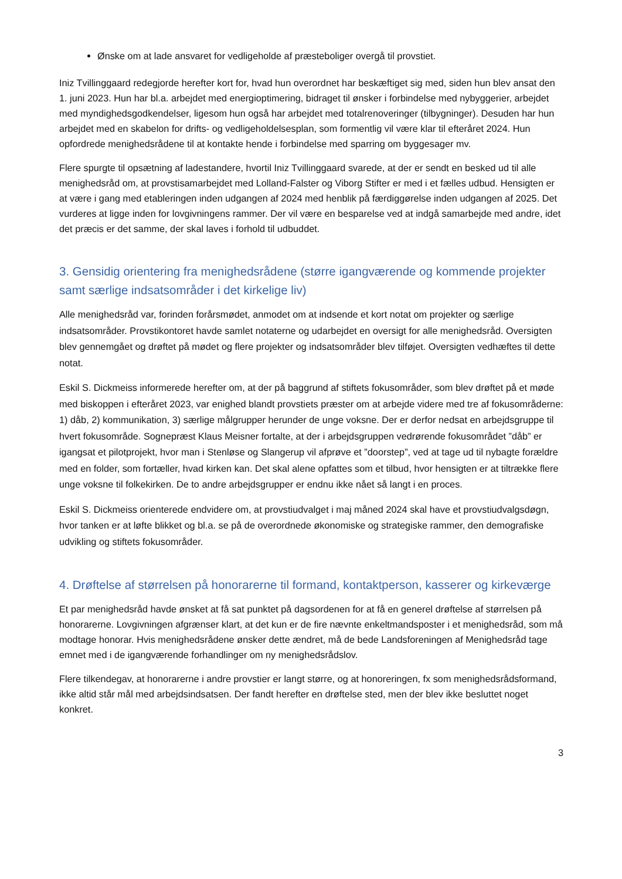Ønske om at lade ansvaret for vedligeholde af præsteboliger overgå til provstiet.
Iniz Tvillinggaard redegjorde herefter kort for, hvad hun overordnet har beskæftiget sig med, siden hun blev ansat den 1. juni 2023. Hun har bl.a. arbejdet med energioptimering, bidraget til ønsker i forbindelse med nybyggerier, arbejdet med myndighedsgodkendelser, ligesom hun også har arbejdet med totalrenoveringer (tilbygninger). Desuden har hun arbejdet med en skabelon for drifts- og vedligeholdelsesplan, som formentlig vil være klar til efteråret 2024. Hun opfordrede menighedsrådene til at kontakte hende i forbindelse med sparring om byggesager mv.
Flere spurgte til opsætning af ladestandere, hvortil Iniz Tvillinggaard svarede, at der er sendt en besked ud til alle menighedsråd om, at provstisamarbejdet med Lolland-Falster og Viborg Stifter er med i et fælles udbud. Hensigten er at være i gang med etableringen inden udgangen af 2024 med henblik på færdiggørelse inden udgangen af 2025. Det vurderes at ligge inden for lovgivningens rammer. Der vil være en besparelse ved at indgå samarbejde med andre, idet det præcis er det samme, der skal laves i forhold til udbuddet.
3. Gensidig orientering fra menighedsrådene (større igangværende og kommende projekter samt særlige indsatsområder i det kirkelige liv)
Alle menighedsråd var, forinden forårsmødet, anmodet om at indsende et kort notat om projekter og særlige indsatsområder. Provstikontoret havde samlet notaterne og udarbejdet en oversigt for alle menighedsråd. Oversigten blev gennemgået og drøftet på mødet og flere projekter og indsatsområder blev tilføjet. Oversigten vedhæftes til dette notat.
Eskil S. Dickmeiss informerede herefter om, at der på baggrund af stiftets fokusområder, som blev drøftet på et møde med biskoppen i efteråret 2023, var enighed blandt provstiets præster om at arbejde videre med tre af fokusområderne: 1) dåb, 2) kommunikation, 3) særlige målgrupper herunder de unge voksne. Der er derfor nedsat en arbejdsgruppe til hvert fokusområde. Sognepræst Klaus Meisner fortalte, at der i arbejdsgruppen vedrørende fokusområdet ”dåb” er igangsat et pilotprojekt, hvor man i Stenløse og Slangerup vil afprøve et ”doorstep”, ved at tage ud til nybagte forældre med en folder, som fortæller, hvad kirken kan. Det skal alene opfattes som et tilbud, hvor hensigten er at tiltrække flere unge voksne til folkekirken. De to andre arbejdsgrupper er endnu ikke nået så langt i en proces.
Eskil S. Dickmeiss orienterede endvidere om, at provstiudvalget i maj måned 2024 skal have et provstiudvalgsdøgn, hvor tanken er at løfte blikket og bl.a. se på de overordnede økonomiske og strategiske rammer, den demografiske udvikling og stiftets fokusområder.
4. Drøftelse af størrelsen på honorarerne til formand, kontaktperson, kasserer og kirkeværge
Et par menighedsråd havde ønsket at få sat punktet på dagsordenen for at få en generel drøftelse af størrelsen på honorarerne. Lovgivningen afgrænser klart, at det kun er de fire nævnte enkeltmandsposter i et menighedsråd, som må modtage honorar. Hvis menighedsrådene ønsker dette ændret, må de bede Landsforeningen af Menighedsråd tage emnet med i de igangværende forhandlinger om ny menighedsrådslov.
Flere tilkendegav, at honorarerne i andre provstier er langt større, og at honoreringen, fx som menighedsrådsformand, ikke altid står mål med arbejdsindsatsen. Der fandt herefter en drøftelse sted, men der blev ikke besluttet noget konkret.
3